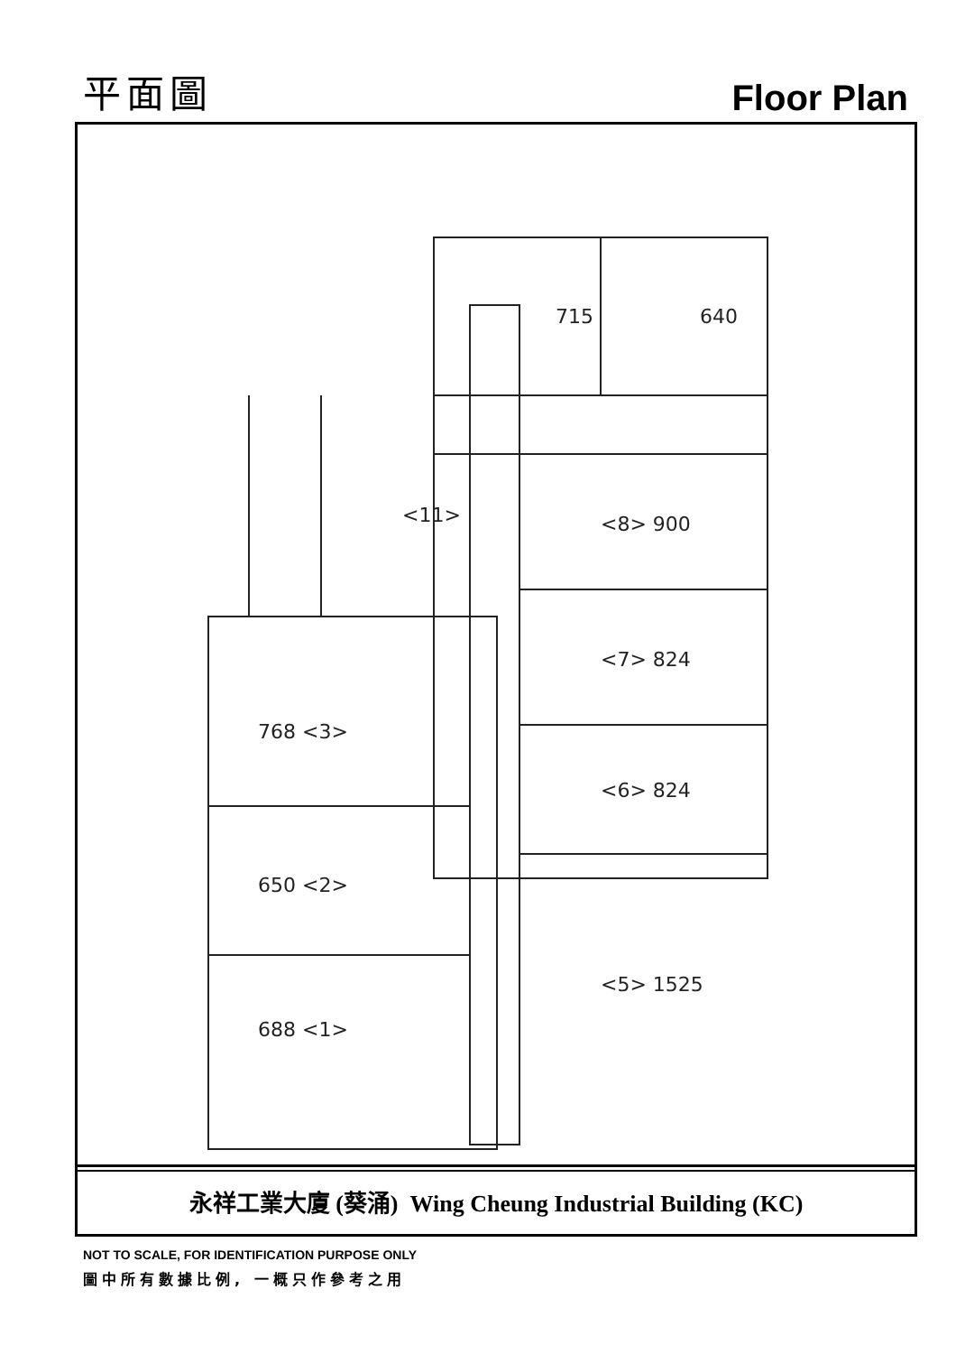平面圖
Floor Plan
715
640
<11>
<8> 900
<7> 824
<6> 824
<5> 1525
768 <3>
650 <2>
688 <1>
永祥工業大廈 (葵涌) Wing Cheung Industrial Building (KC)
NOT TO SCALE, FOR IDENTIFICATION PURPOSE ONLY
圖中所有數據比例, 一概只作參考之用